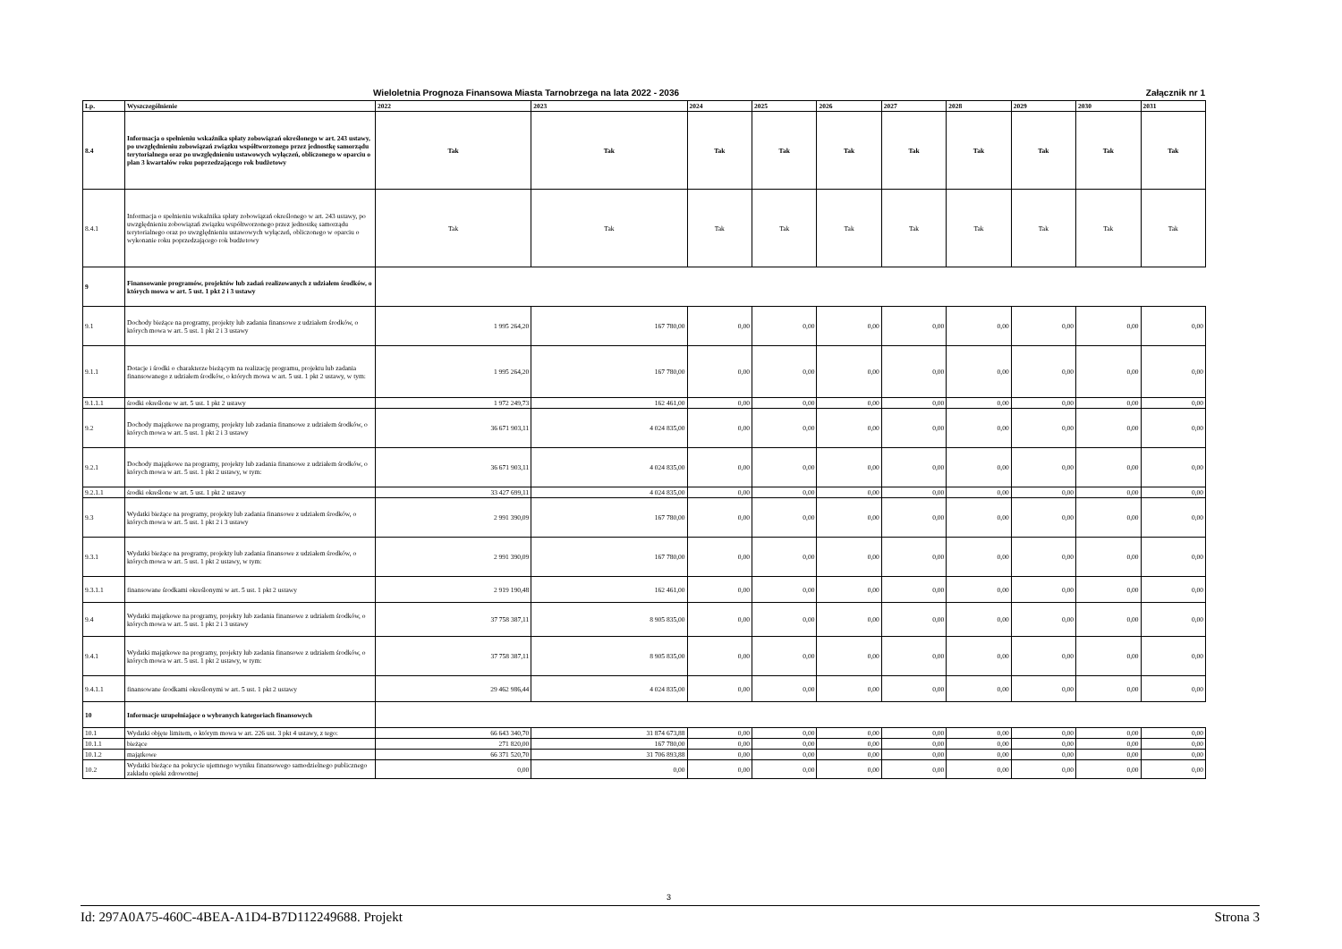Wieloletnia Prognoza Finansowa Miasta Tarnobrzega na lata 2022 - 2036 Załącznik nr 1
| Lp. | Wyszczególnienie | 2022 | 2023 | 2024 | 2025 | 2026 | 2027 | 2028 | 2029 | 2030 | 2031 |
| --- | --- | --- | --- | --- | --- | --- | --- | --- | --- | --- | --- |
| 8.4 | Informacja o spełnieniu wskaźnika spłaty zobowiązań określonego w art. 243 ustawy, po uwzględnieniu zobowiązań związku współtworzonego przez jednostkę samorządu terytorialnego oraz po uwzględnieniu ustawowych wyłączeń, obliczonego w oparciu o plan 3 kwartałów roku poprzedzającego rok budżetowy | Tak | Tak | Tak | Tak | Tak | Tak | Tak | Tak | Tak | Tak |
| 8.4.1 | Informacja o spełnieniu wskaźnika spłaty zobowiązań określonego w art. 243 ustawy, po uwzględnieniu zobowiązań związku współtworzonego przez jednostkę samorządu terytorialnego oraz po uwzględnieniu ustawowych wyłączeń, obliczonego w oparciu o wykonanie roku poprzedzającego rok budżetowy | Tak | Tak | Tak | Tak | Tak | Tak | Tak | Tak | Tak | Tak |
| 9 | Finansowanie programów, projektów lub zadań realizowanych z udziałem środków, o których mowa w art. 5 ust. 1 pkt 2 i 3 ustawy | | | | | | | | | | |
| 9.1 | Dochody bieżące na programy, projekty lub zadania finansowe z udziałem środków, o których mowa w art. 5 ust. 1 pkt 2 i 3 ustawy | 1 995 264,20 | 167 780,00 | 0,00 | 0,00 | 0,00 | 0,00 | 0,00 | 0,00 | 0,00 | 0,00 |
| 9.1.1 | Dotacje i środki o charakterze bieżącym na realizację programu, projektu lub zadania finansowanego z udziałem środków, o których mowa w art. 5 ust. 1 pkt 2 ustawy, w tym: | 1 995 264,20 | 167 780,00 | 0,00 | 0,00 | 0,00 | 0,00 | 0,00 | 0,00 | 0,00 | 0,00 |
| 9.1.1.1 | środki określone w art. 5 ust. 1 pkt 2 ustawy | 1 972 249,73 | 162 461,00 | 0,00 | 0,00 | 0,00 | 0,00 | 0,00 | 0,00 | 0,00 | 0,00 |
| 9.2 | Dochody majątkowe na programy, projekty lub zadania finansowe z udziałem środków, o których mowa w art. 5 ust. 1 pkt 2 i 3 ustawy | 36 671 903,11 | 4 024 835,00 | 0,00 | 0,00 | 0,00 | 0,00 | 0,00 | 0,00 | 0,00 | 0,00 |
| 9.2.1 | Dochody majątkowe na programy, projekty lub zadania finansowe z udziałem środków, o których mowa w art. 5 ust. 1 pkt 2 ustawy, w tym: | 36 671 903,11 | 4 024 835,00 | 0,00 | 0,00 | 0,00 | 0,00 | 0,00 | 0,00 | 0,00 | 0,00 |
| 9.2.1.1 | środki określone w art. 5 ust. 1 pkt 2 ustawy | 33 427 699,11 | 4 024 835,00 | 0,00 | 0,00 | 0,00 | 0,00 | 0,00 | 0,00 | 0,00 | 0,00 |
| 9.3 | Wydatki bieżące na programy, projekty lub zadania finansowe z udziałem środków, o których mowa w art. 5 ust. 1 pkt 2 i 3 ustawy | 2 991 390,09 | 167 780,00 | 0,00 | 0,00 | 0,00 | 0,00 | 0,00 | 0,00 | 0,00 | 0,00 |
| 9.3.1 | Wydatki bieżące na programy, projekty lub zadania finansowe z udziałem środków, o których mowa w art. 5 ust. 1 pkt 2 ustawy, w tym: | 2 991 390,09 | 167 780,00 | 0,00 | 0,00 | 0,00 | 0,00 | 0,00 | 0,00 | 0,00 | 0,00 |
| 9.3.1.1 | finansowane środkami określonymi w art. 5 ust. 1 pkt 2 ustawy | 2 919 190,48 | 162 461,00 | 0,00 | 0,00 | 0,00 | 0,00 | 0,00 | 0,00 | 0,00 | 0,00 |
| 9.4 | Wydatki majątkowe na programy, projekty lub zadania finansowe z udziałem środków, o których mowa w art. 5 ust. 1 pkt 2 i 3 ustawy | 37 758 387,11 | 8 905 835,00 | 0,00 | 0,00 | 0,00 | 0,00 | 0,00 | 0,00 | 0,00 | 0,00 |
| 9.4.1 | Wydatki majątkowe na programy, projekty lub zadania finansowe z udziałem środków, o których mowa w art. 5 ust. 1 pkt 2 ustawy, w tym: | 37 758 387,11 | 8 905 835,00 | 0,00 | 0,00 | 0,00 | 0,00 | 0,00 | 0,00 | 0,00 | 0,00 |
| 9.4.1.1 | finansowane środkami określonymi w art. 5 ust. 1 pkt 2 ustawy | 29 462 986,44 | 4 024 835,00 | 0,00 | 0,00 | 0,00 | 0,00 | 0,00 | 0,00 | 0,00 | 0,00 |
| 10 | Informacje uzupełniające o wybranych kategoriach finansowych | | | | | | | | | | |
| 10.1 | Wydatki objęte limitem, o którym mowa w art. 226 ust. 3 pkt 4 ustawy, z tego: | 66 643 340,70 | 31 874 673,88 | 0,00 | 0,00 | 0,00 | 0,00 | 0,00 | 0,00 | 0,00 | 0,00 |
| 10.1.1 | bieżące | 271 820,00 | 167 780,00 | 0,00 | 0,00 | 0,00 | 0,00 | 0,00 | 0,00 | 0,00 | 0,00 |
| 10.1.2 | majątkowe | 66 371 520,70 | 31 706 893,88 | 0,00 | 0,00 | 0,00 | 0,00 | 0,00 | 0,00 | 0,00 | 0,00 |
| 10.2 | Wydatki bieżące na pokrycie ujemnego wyniku finansowego samodzielnego publicznego zakładu opieki zdrowotnej | 0,00 | 0,00 | 0,00 | 0,00 | 0,00 | 0,00 | 0,00 | 0,00 | 0,00 | 0,00 |
3
Id: 297A0A75-460C-4BEA-A1D4-B7D112249688. Projekt Strona 3